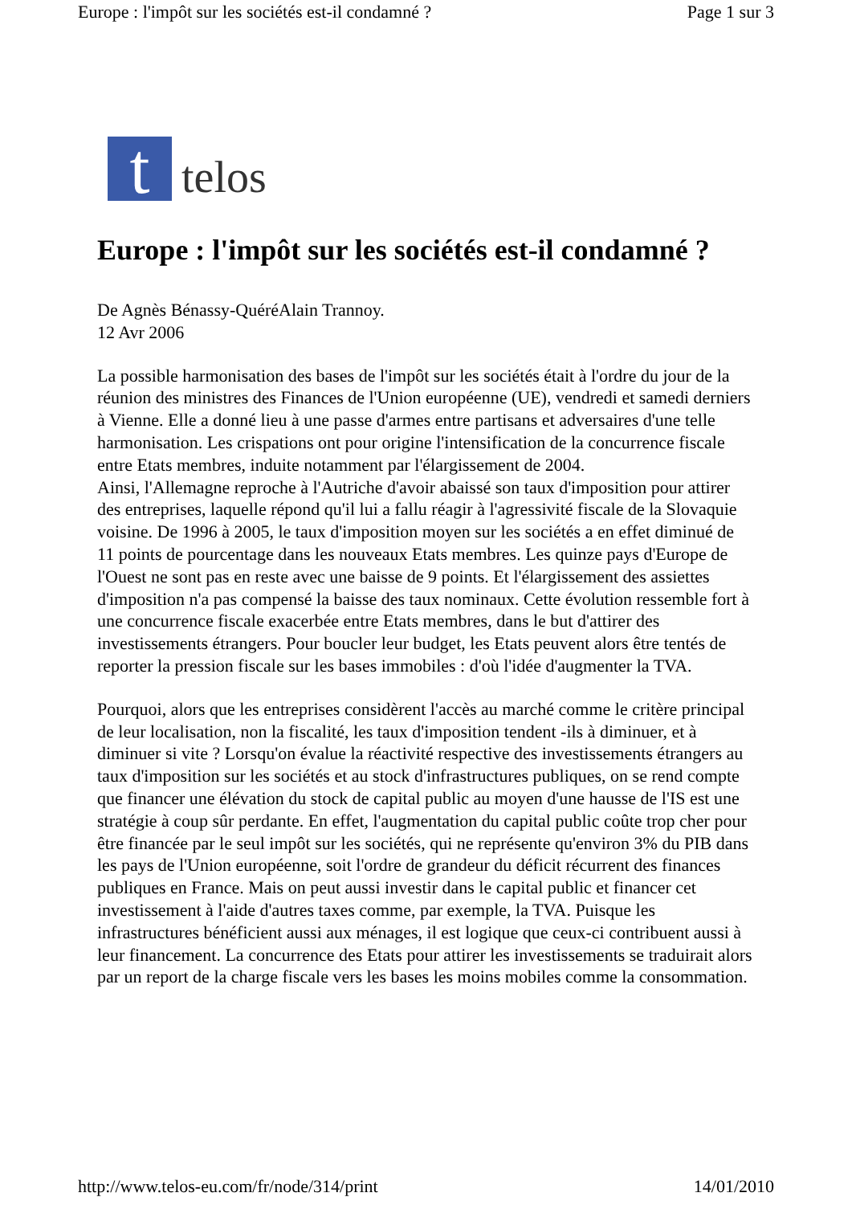Europe : l'impôt sur les sociétés est-il condamné ? Page 1 sur 3
t
telos
Europe : l'impôt sur les sociétés est-il condamné ?
De Agnès Bénassy-QuéréAlain Trannoy.
12 Avr 2006
La possible harmonisation des bases de l'impôt sur les sociétés était à l'ordre du jour de la réunion des ministres des Finances de l'Union européenne (UE), vendredi et samedi derniers à Vienne. Elle a donné lieu à une passe d'armes entre partisans et adversaires d'une telle harmonisation. Les crispations ont pour origine l'intensification de la concurrence fiscale entre Etats membres, induite notamment par l'élargissement de 2004.
Ainsi, l'Allemagne reproche à l'Autriche d'avoir abaissé son taux d'imposition pour attirer des entreprises, laquelle répond qu'il lui a fallu réagir à l'agressivité fiscale de la Slovaquie voisine. De 1996 à 2005, le taux d'imposition moyen sur les sociétés a en effet diminué de 11 points de pourcentage dans les nouveaux Etats membres. Les quinze pays d'Europe de l'Ouest ne sont pas en reste avec une baisse de 9 points. Et l'élargissement des assiettes d'imposition n'a pas compensé la baisse des taux nominaux. Cette évolution ressemble fort à une concurrence fiscale exacerbée entre Etats membres, dans le but d'attirer des investissements étrangers. Pour boucler leur budget, les Etats peuvent alors être tentés de reporter la pression fiscale sur les bases immobiles : d'où l'idée d'augmenter la TVA.
Pourquoi, alors que les entreprises considèrent l'accès au marché comme le critère principal de leur localisation, non la fiscalité, les taux d'imposition tendent -ils à diminuer, et à diminuer si vite ? Lorsqu'on évalue la réactivité respective des investissements étrangers au taux d'imposition sur les sociétés et au stock d'infrastructures publiques, on se rend compte que financer une élévation du stock de capital public au moyen d'une hausse de l'IS est une stratégie à coup sûr perdante. En effet, l'augmentation du capital public coûte trop cher pour être financée par le seul impôt sur les sociétés, qui ne représente qu'environ 3% du PIB dans les pays de l'Union européenne, soit l'ordre de grandeur du déficit récurrent des finances publiques en France. Mais on peut aussi investir dans le capital public et financer cet investissement à l'aide d'autres taxes comme, par exemple, la TVA. Puisque les infrastructures bénéficient aussi aux ménages, il est logique que ceux-ci contribuent aussi à leur financement. La concurrence des Etats pour attirer les investissements se traduirait alors par un report de la charge fiscale vers les bases les moins mobiles comme la consommation.
http://www.telos-eu.com/fr/node/314/print 14/01/2010